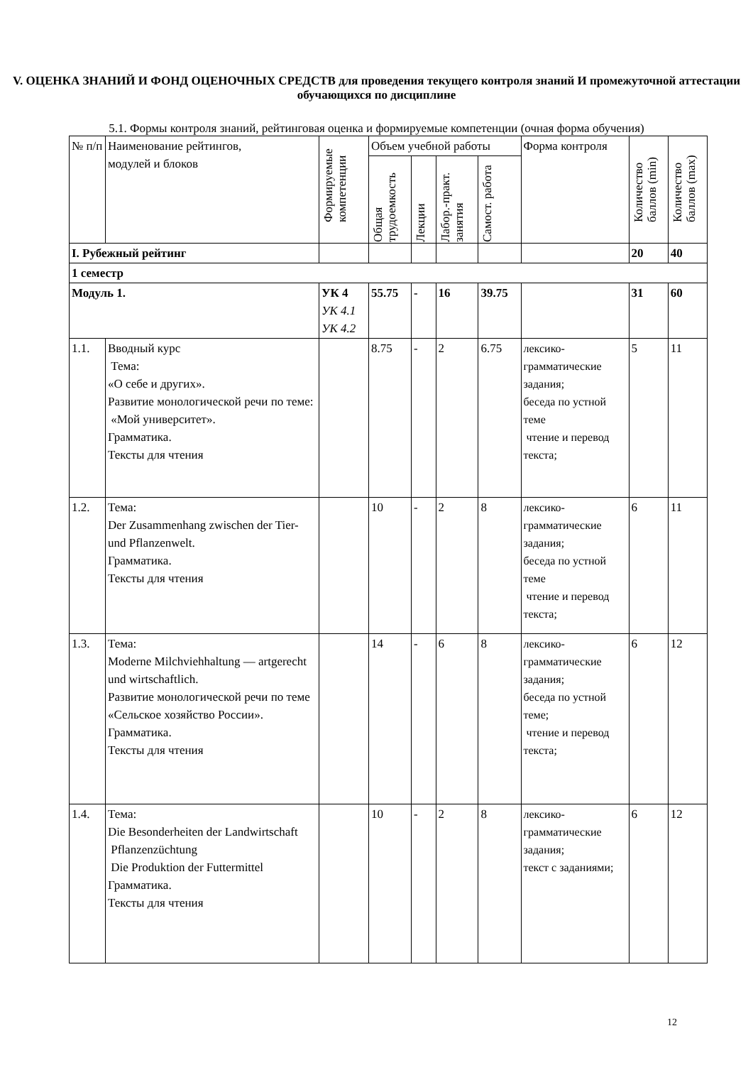V. ОЦЕНКА ЗНАНИЙ И ФОНД ОЦЕНОЧНЫХ СРЕДСТВ для проведения текущего контроля знаний И промежуточной аттестации обучающихся по дисциплине
5.1. Формы контроля знаний, рейтинговая оценка и формируемые компетенции (очная форма обучения)
| № п/п | Наименование рейтингов, модулей и блоков | Формируемые компетенции | Объем учебной работы | | | | Форма контроля | Количество баллов (min) | Количество баллов (max) |
| --- | --- | --- | --- | --- | --- | --- | --- | --- | --- |
| | | | Общая трудоемкость | Лекции | Лабор.-практ. занятия | Самост. работа | | | |
| I. Рубежный рейтинг | | | | | | | | 20 | 40 |
| 1 семестр | | | | | | | | | |
| Модуль 1. | | УК 4 УК 4.1 УК 4.2 | 55.75 | - | 16 | 39.75 | | 31 | 60 |
| 1.1. | Вводный курс Тема: «О себе и других». Развитие монологической речи по теме: «Мой университет». Грамматика. Тексты для чтения | | 8.75 | - | 2 | 6.75 | лексико-грамматические задания; беседа по устной теме чтение и перевод текста; | 5 | 11 |
| 1.2. | Тема: Der Zusammenhang zwischen der Tier- und Pflanzenwelt. Грамматика. Тексты для чтения | | 10 | - | 2 | 8 | лексико-грамматические задания; беседа по устной теме чтение и перевод текста; | 6 | 11 |
| 1.3. | Тема: Moderne Milchviehhaltung — artgerecht und wirtschaftlich. Развитие монологической речи по теме «Сельское хозяйство России». Грамматика. Тексты для чтения | | 14 | - | 6 | 8 | лексико-грамматические задания; беседа по устной теме; чтение и перевод текста; | 6 | 12 |
| 1.4. | Тема: Die Besonderheiten der Landwirtschaft Pflanzenzüchtung Die Produktion der Futtermittel Грамматика. Тексты для чтения | | 10 | - | 2 | 8 | лексико-грамматические задания; текст с заданиями; | 6 | 12 |
12